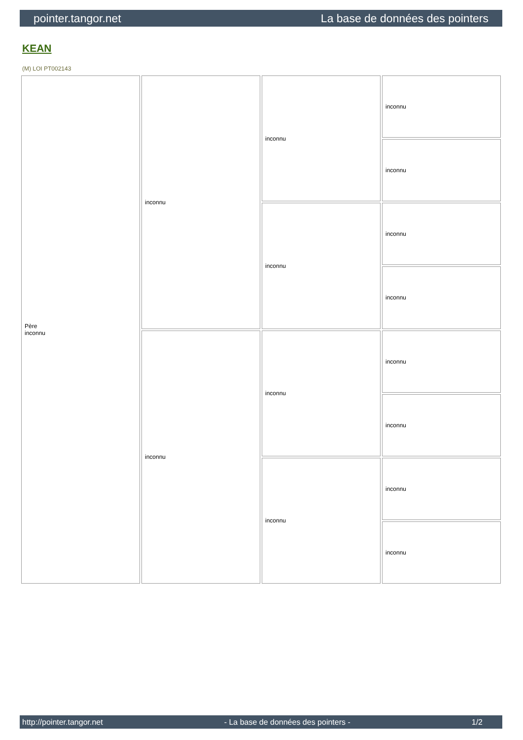pointer.tangor.net La base de données des pointers
KEAN
(M) LOI PT002143
| Père inconnu | inconnu | inconnu | inconnu |
| | | | inconnu |
| | | inconnu | inconnu |
| | | | inconnu |
| | inconnu | inconnu | inconnu |
| | | | inconnu |
| | | inconnu | inconnu |
| | | | inconnu |
http://pointer.tangor.net - La base de données des pointers - 1/2